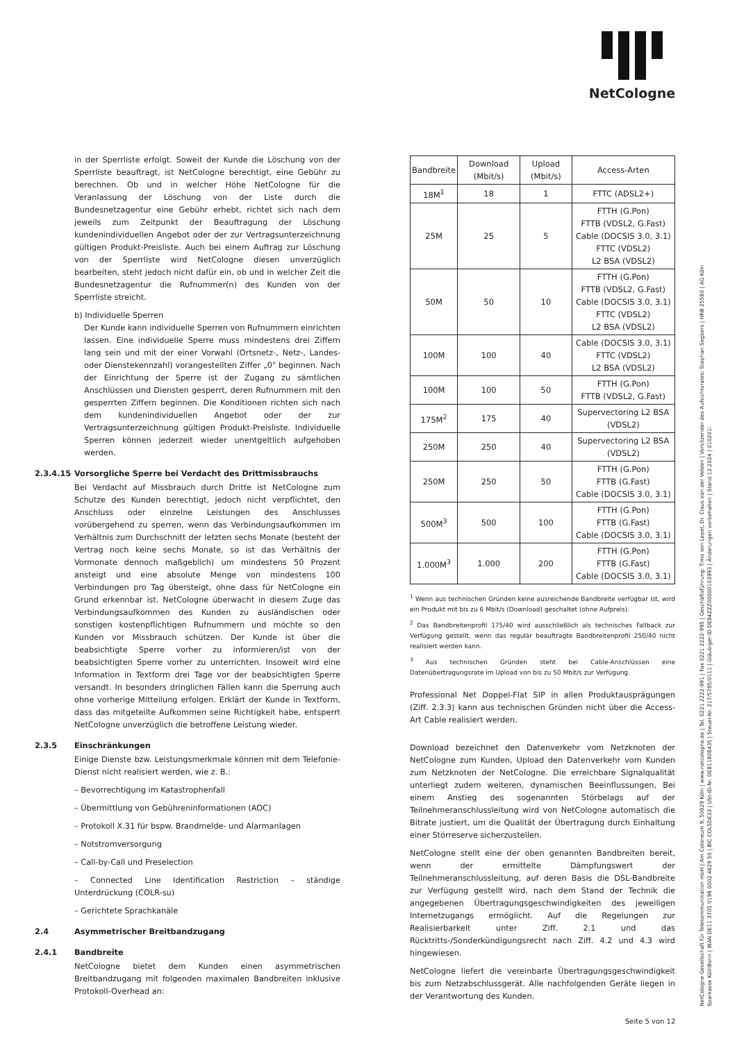NetCologne
in der Sperrliste erfolgt. Soweit der Kunde die Löschung von der Sperrliste beauftragt, ist NetCologne berechtigt, eine Gebühr zu berechnen. Ob und in welcher Höhe NetCologne für die Veranlassung der Löschung von der Liste durch die Bundesnetzagentur eine Gebühr erhebt, richtet sich nach dem jeweils zum Zeitpunkt der Beauftragung der Löschung kundenindividuellen Angebot oder der zur Vertragsunterzeichnung gültigen Produkt-Preisliste. Auch bei einem Auftrag zur Löschung von der Sperrliste wird NetCologne diesen unverzüglich bearbeiten, steht jedoch nicht dafür ein, ob und in welcher Zeit die Bundesnetzagentur die Rufnummer(n) des Kunden von der Sperrliste streicht.
b) Individuelle Sperren
Der Kunde kann individuelle Sperren von Rufnummern einrichten lassen. Eine individuelle Sperre muss mindestens drei Ziffern lang sein und mit der einer Vorwahl (Ortsnetz-, Netz-, Landes- oder Dienstekennzahl) vorangestellten Ziffer „0" beginnen. Nach der Einrichtung der Sperre ist der Zugang zu sämtlichen Anschlüssen und Diensten gesperrt, deren Rufnummern mit den gesperrten Ziffern beginnen. Die Konditionen richten sich nach dem kundenindividuellen Angebot oder der zur Vertragsunterzeichnung gültigen Produkt-Preisliste. Individuelle Sperren können jederzeit wieder unentgeltlich aufgehoben werden.
2.3.4.15 Vorsorgliche Sperre bei Verdacht des Drittmissbrauchs
Bei Verdacht auf Missbrauch durch Dritte ist NetCologne zum Schutze des Kunden berechtigt, jedoch nicht verpflichtet, den Anschluss oder einzelne Leistungen des Anschlusses vorübergehend zu sperren, wenn das Verbindungsaufkommen im Verhältnis zum Durchschnitt der letzten sechs Monate (besteht der Vertrag noch keine sechs Monate, so ist das Verhältnis der Vormonate dennoch maßgeblich) um mindestens 50 Prozent ansteigt und eine absolute Menge von mindestens 100 Verbindungen pro Tag übersteigt, ohne dass für NetCologne ein Grund erkennbar ist. NetCologne überwacht in diesem Zuge das Verbindungsaufkommen des Kunden zu ausländischen oder sonstigen kostenpflichtigen Rufnummern und möchte so den Kunden vor Missbrauch schützen. Der Kunde ist über die beabsichtigte Sperre vorher zu informieren/ist von der beabsichtigten Sperre vorher zu unterrichten. Insoweit wird eine Information in Textform drei Tage vor der beabsichtigten Sperre versandt. In besonders dringlichen Fällen kann die Sperrung auch ohne vorherige Mitteilung erfolgen. Erklärt der Kunde in Textform, dass das mitgeteilte Aufkommen seine Richtigkeit habe, entsperrt NetCologne unverzüglich die betroffene Leistung wieder.
2.3.5 Einschränkungen
Einige Dienste bzw. Leistungsmerkmale können mit dem Telefonie-Dienst nicht realisiert werden, wie z. B.:
– Bevorrechtigung im Katastrophenfall
– Übermittlung von Gebühreninformationen (AOC)
– Protokoll X.31 für bspw. Brandmelde- und Alarmanlagen
– Notstromversorgung
– Call-by-Call und Preselection
– Connected Line Identification Restriction – ständige Unterdrückung (COLR-su)
– Gerichtete Sprachkanäle
2.4 Asymmetrischer Breitbandzugang
2.4.1 Bandbreite
NetCologne bietet dem Kunden einen asymmetrischen Breitbandzugang mit folgenden maximalen Bandbreiten inklusive Protokoll-Overhead an:
| Bandbreite | Download (Mbit/s) | Upload (Mbit/s) | Access-Arten |
| --- | --- | --- | --- |
| 18M<sup>1</sup> | 18 | 1 | FTTC (ADSL2+) |
| 25M | 25 | 5 | FTTH (G.Pon) FTTB (VDSL2, G.Fast) Cable (DOCSIS 3.0, 3.1) FTTC (VDSL2) L2 BSA (VDSL2) |
| 50M | 50 | 10 | FTTH (G.Pon) FTTB (VDSL2, G.Fast) Cable (DOCSIS 3.0, 3.1) FTTC (VDSL2) L2 BSA (VDSL2) |
| 100M | 100 | 40 | Cable (DOCSIS 3.0, 3.1) FTTC (VDSL2) L2 BSA (VDSL2) |
| 100M | 100 | 50 | FTTH (G.Pon) FTTB (VDSL2, G.Fast) |
| 175M<sup>2</sup> | 175 | 40 | Supervectoring L2 BSA (VDSL2) |
| 250M | 250 | 40 | Supervectoring L2 BSA (VDSL2) |
| 250M | 250 | 50 | FTTH (G.Pon) FTTB (G.Fast) Cable (DOCSIS 3.0, 3.1) |
| 500M<sup>3</sup> | 500 | 100 | FTTH (G.Pon) FTTB (G.Fast) Cable (DOCSIS 3.0, 3.1) |
| 1.000M<sup>3</sup> | 1.000 | 200 | FTTH (G.Pon) FTTB (G.Fast) Cable (DOCSIS 3.0, 3.1) |
<sup>1</sup> Wenn aus technischen Gründen keine ausreichende Bandbreite verfügbar ist, wird ein Produkt mit bis zu 6 Mbit/s (Download) geschaltet (ohne Aufpreis).
<sup>2</sup> Das Bandbreitenprofil 175/40 wird ausschließlich als technisches Fallback zur Verfügung gestellt, wenn das regulär beauftragte Bandbreitenprofil 250/40 nicht realisiert werden kann.
<sup>3</sup> Aus technischen Gründen steht bei Cable-Anschlüssen eine Datenübertragungsrate im Upload von bis zu 50 Mbit/s zur Verfügung.
Professional Net Doppel-Flat SIP in allen Produktausprägungen (Ziff. 2.3.3) kann aus technischen Gründen nicht über die Access-Art Cable realisiert werden.
Download bezeichnet den Datenverkehr vom Netzknoten der NetCologne zum Kunden, Upload den Datenverkehr vom Kunden zum Netzknoten der NetCologne. Die erreichbare Signalqualität unterliegt zudem weiteren, dynamischen Beeinflussungen, Bei einem Anstieg des sogenannten Störbelags auf der Teilnehmeranschlussleitung wird von NetCologne automatisch die Bitrate justiert, um die Qualität der Übertragung durch Einhaltung einer Störreserve sicherzustellen.
NetCologne stellt eine der oben genannten Bandbreiten bereit, wenn der ermittelte Dämpfungswert der Teilnehmeranschlussleitung, auf deren Basis die DSL-Bandbreite zur Verfügung gestellt wird, nach dem Stand der Technik die angegebenen Übertragungsgeschwindigkeiten des jeweiligen Internetzugangs ermöglicht. Auf die Regelungen zur Realisierbarkeit unter Ziff. 2.1 und das Rücktritts-/Sonderkündigungsrecht nach Ziff. 4.2 und 4.3 wird hingewiesen.
NetCologne liefert die vereinbarte Übertragungsgeschwindigkeit bis zum Netzabschlussgerät. Alle nachfolgenden Geräte liegen in der Verantwortung des Kunden.
NetCologne Gesellschaft für Telekommunikation mbH | Am Coloneum 9, 50829 Köln | www.netcologne.de | Tel. 0221 2222-991 | Fax 0221 2222-995 | Geschäftsführung: Timo von Lepel, Dr. Claus van der Velden | Vorsitzender des Aufsichtsrates: Stephan Segbers | HRB 25580 | AG Köln
Sparkasse KölnBonn | IBAN DE11 3705 0198 0002 4629 50 | BIC COLSDE33 | USt-ID-Nr. DE811808435 | Steuer-Nr. 217/5785/0111 | Gläubiger-ID DE84ZZZ00000103993 | Änderungen vorbehalten | Stand 12.2024 | 010201i
Seite 5 von 12